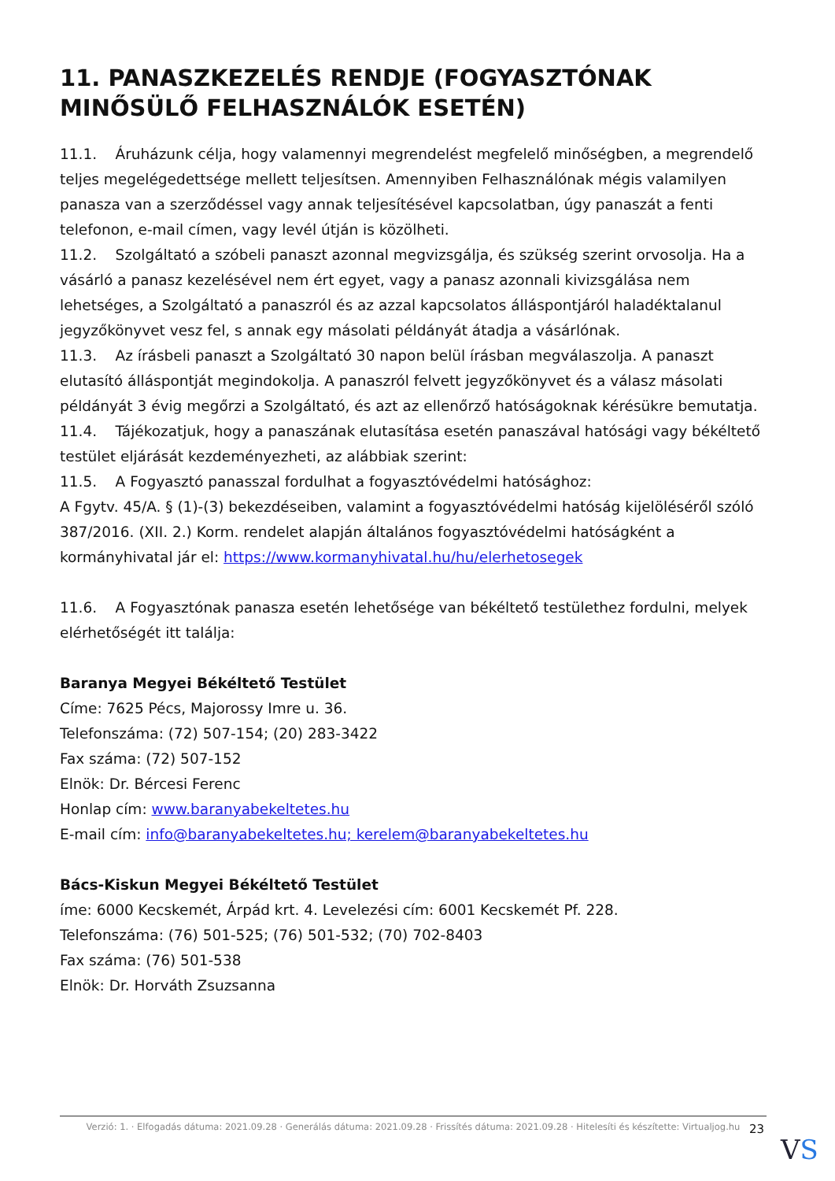11. PANASZKEZELÉS RENDJE (FOGYASZTÓNAK MINŐSÜLŐ FELHASZNÁLÓK ESETÉN)
11.1. Áruházunk célja, hogy valamennyi megrendelést megfelelő minőségben, a megrendelő teljes megelégedettsége mellett teljesítsen. Amennyiben Felhasználónak mégis valamilyen panasza van a szerződéssel vagy annak teljesítésével kapcsolatban, úgy panaszát a fenti telefonon, e-mail címen, vagy levél útján is közölheti.
11.2. Szolgáltató a szóbeli panaszt azonnal megvizsgálja, és szükség szerint orvosolja. Ha a vásárló a panasz kezelésével nem ért egyet, vagy a panasz azonnali kivizsgálása nem lehetséges, a Szolgáltató a panaszról és az azzal kapcsolatos álláspontjáról haladéktalanul jegyzőkönyvet vesz fel, s annak egy másolati példányát átadja a vásárlónak.
11.3. Az írásbeli panaszt a Szolgáltató 30 napon belül írásban megválaszolja. A panaszt elutasító álláspontját megindokolja. A panaszról felvett jegyzőkönyvet és a válasz másolati példányát 3 évig megőrzi a Szolgáltató, és azt az ellenőrző hatóságoknak kérésükre bemutatja.
11.4. Tájékozatjuk, hogy a panaszának elutasítása esetén panaszával hatósági vagy békéltető testület eljárását kezdeményezheti, az alábbiak szerint:
11.5. A Fogyasztó panasszal fordulhat a fogyasztóvédelmi hatósághoz:
A Fgytv. 45/A. § (1)-(3) bekezdéseiben, valamint a fogyasztóvédelmi hatóság kijelöléséről szóló 387/2016. (XII. 2.) Korm. rendelet alapján általános fogyasztóvédelmi hatóságként a kormányhivatal jár el: https://www.kormanyhivatal.hu/hu/elerhetosegek
11.6. A Fogyasztónak panasza esetén lehetősége van békéltető testülethez fordulni, melyek elérhetőségét itt találja:
Baranya Megyei Békéltető Testület
Címe: 7625 Pécs, Majorossy Imre u. 36.
Telefonszáma: (72) 507-154; (20) 283-3422
Fax száma: (72) 507-152
Elnök: Dr. Bércesi Ferenc
Honlap cím: www.baranyabekeltetes.hu
E-mail cím: info@baranyabekeltetes.hu; kerelem@baranyabekeltetes.hu
Bács-Kiskun Megyei Békéltető Testület
íme: 6000 Kecskemét, Árpád krt. 4. Levelezési cím: 6001 Kecskemét Pf. 228.
Telefonszáma: (76) 501-525; (76) 501-532; (70) 702-8403
Fax száma: (76) 501-538
Elnök: Dr. Horváth Zsuzsanna
Verzió: 1. · Elfogadás dátuma: 2021.09.28 · Generálás dátuma: 2021.09.28 · Frissítés dátuma: 2021.09.28 · Hitelesíti és készítette: Virtualjog.hu
23
VS